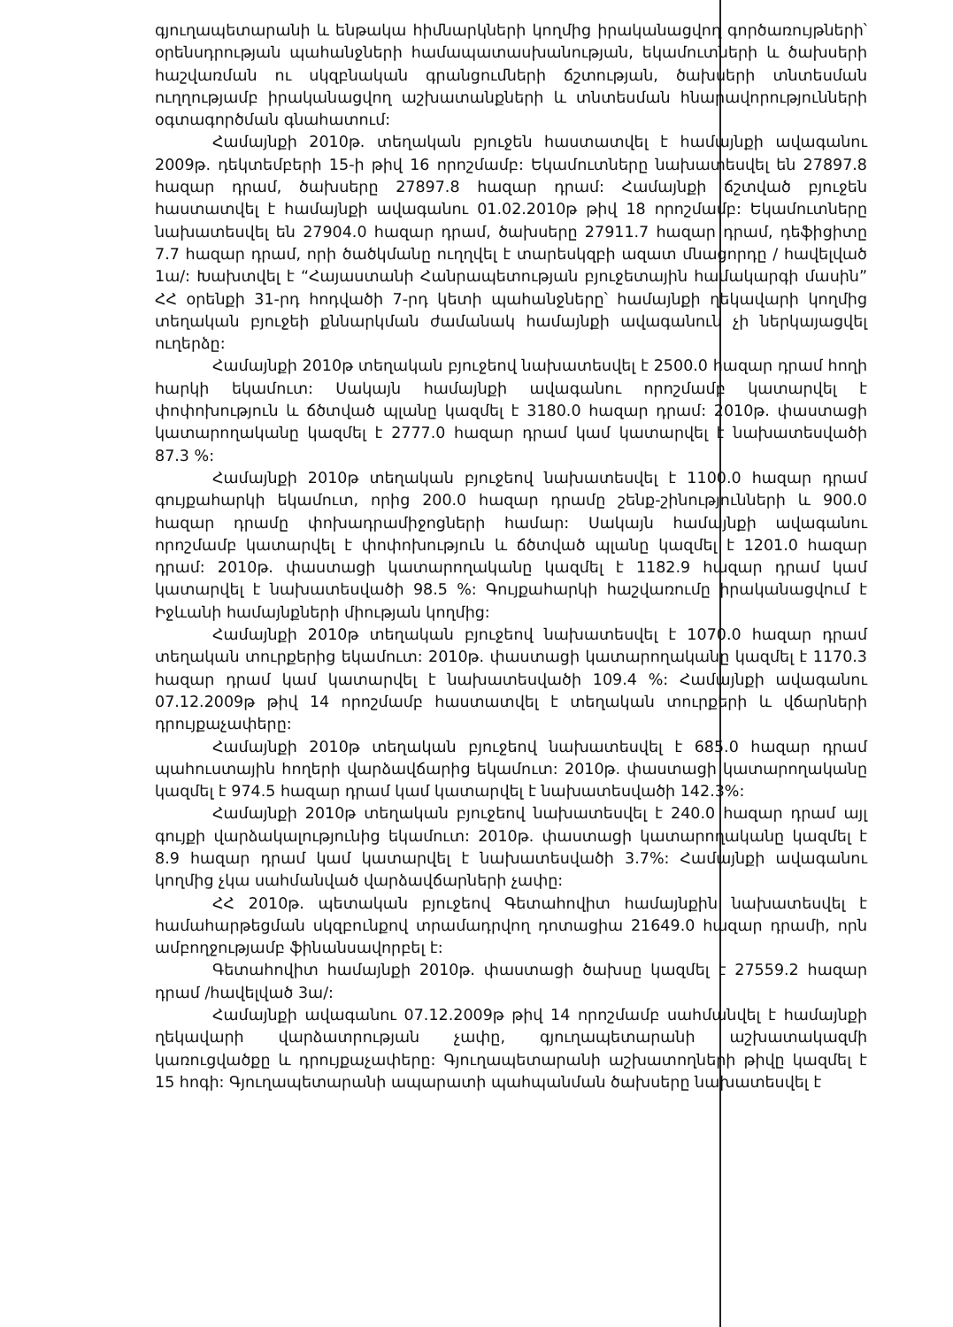գյուղապետարանի և ենթակա հիմնարկների կողմից իրականացվող գործառույթների՝ օրենսդրության պահանջների համապատասխանության, եկամուտների և ծախսերի հաշվառման ու սկզբնական գրանցումների ճշտության, ծախսերի տնտեսման ուղղությամբ իրականացվող աշխատանքների և տնտեսման հնարավորությունների օգտագործման գնահատում:
Համայնքի 2010թ. տեղական բյուջեն հաստատվել է համայնքի ավագանու 2009թ. դեկտեմբերի 15-ի թիվ 16 որոշմամբ: Եկամուտները նախատեսվել են 27897.8 հազար դրամ, ծախսերը 27897.8 հազար դրամ: Համայնքի ճշտված բյուջեն հաստատվել է համայնքի ավագանու 01.02.2010թ թիվ 18 որոշմամբ: Եկամուտները նախատեսվել են 27904.0 հազար դրամ, ծախսերը 27911.7 հազար դրամ, դեֆիցիտը 7.7 հազար դրամ, որի ծածկմանը ուղղվել է տարեսկզբի ազատ մնացորդը / հավելված 1ա/: Խախտվել է “Հայաստանի Հանրապետության բյուջետային համակարգի մասին” ՀՀ օրենքի 31-րդ հոդվածի 7-րդ կետի պահանջները՝ համայնքի ղեկավարի կողմից տեղական բյուջեի քննարկման ժամանակ համայնքի ավագանուն չի ներկայացվել ուղերձը:
Համայնքի 2010թ տեղական բյուջեով նախատեսվել է 2500.0 հազար դրամ հողի հարկի եկամուտ: Սակայն համայնքի ավագանու որոշմամբ կատարվել է փոփոխություն և ճծտված պլանը կազմել է 3180.0 հազար դրամ: 2010թ. փաստացի կատարողականը կազմել է 2777.0 հազար դրամ կամ կատարվել է նախատեսվածի 87.3 %:
Համայնքի 2010թ տեղական բյուջեով նախատեսվել է 1100.0 հազար դրամ գույքահարկի եկամուտ, որից 200.0 հազար դրամը շենք-շինությունների և 900.0 հազար դրամը փոխադրամիջոցների համար: Սակայն համայնքի ավագանու որոշմամբ կատարվել է փոփոխություն և ճծտված պլանը կազմել է 1201.0 հազար դրամ: 2010թ. փաստացի կատարողականը կազմել է 1182.9 հազար դրամ կամ կատարվել է նախատեսվածի 98.5 %: Գույքահարկի հաշվառումը իրականացվում է Իջևանի համայնքների միության կողմից:
Համայնքի 2010թ տեղական բյուջեով նախատեսվել է 1070.0 հազար դրամ տեղական տուրքերից եկամուտ: 2010թ. փաստացի կատարողականը կազմել է 1170.3 հազար դրամ կամ կատարվել է նախատեսվածի 109.4 %: Համայնքի ավագանու 07.12.2009թ թիվ 14 որոշմամբ հաստատվել է տեղական տուրքերի և վճարների դրույքաչափերը:
Համայնքի 2010թ տեղական բյուջեով նախատեսվել է 685.0 հազար դրամ պահուստային հողերի վարձավճարից եկամուտ: 2010թ. փաստացի կատարողականը կազմել է 974.5 հազար դրամ կամ կատարվել է նախատեսվածի 142.3%:
Համայնքի 2010թ տեղական բյուջեով նախատեսվել է 240.0 հազար դրամ այլ գույքի վարձակալությունից եկամուտ: 2010թ. փաստացի կատարողականը կազմել է 8.9 հազար դրամ կամ կատարվել է նախատեսվածի 3.7%: Համայնքի ավագանու կողմից չկա սահմանված վարձավճարների չափը:
ՀՀ 2010թ. պետական բյուջեով Գետահովիտ համայնքին նախատեսվել է համահարթեցման սկզբունքով տրամադրվող դոտացիա 21649.0 հազար դրամի, որն ամբողջությամբ ֆինանսավորբել է:
Գետահովիտ համայնքի 2010թ. փաստացի ծախսը կազմել է 27559.2 հազար դրամ /հավելված 3ա/:
Համայնքի ավագանու 07.12.2009թ թիվ 14 որոշմամբ սահմանվել է համայնքի ղեկավարի վարձատրության չափը, գյուղապետարանի աշխատակազմի կառուցվածքը և դրույքաչափերը: Գյուղապետարանի աշխատողների թիվը կազմել է 15 հոգի: Գյուղապետարանի ապարատի պահպանման ծախսերը նախատեսվել է